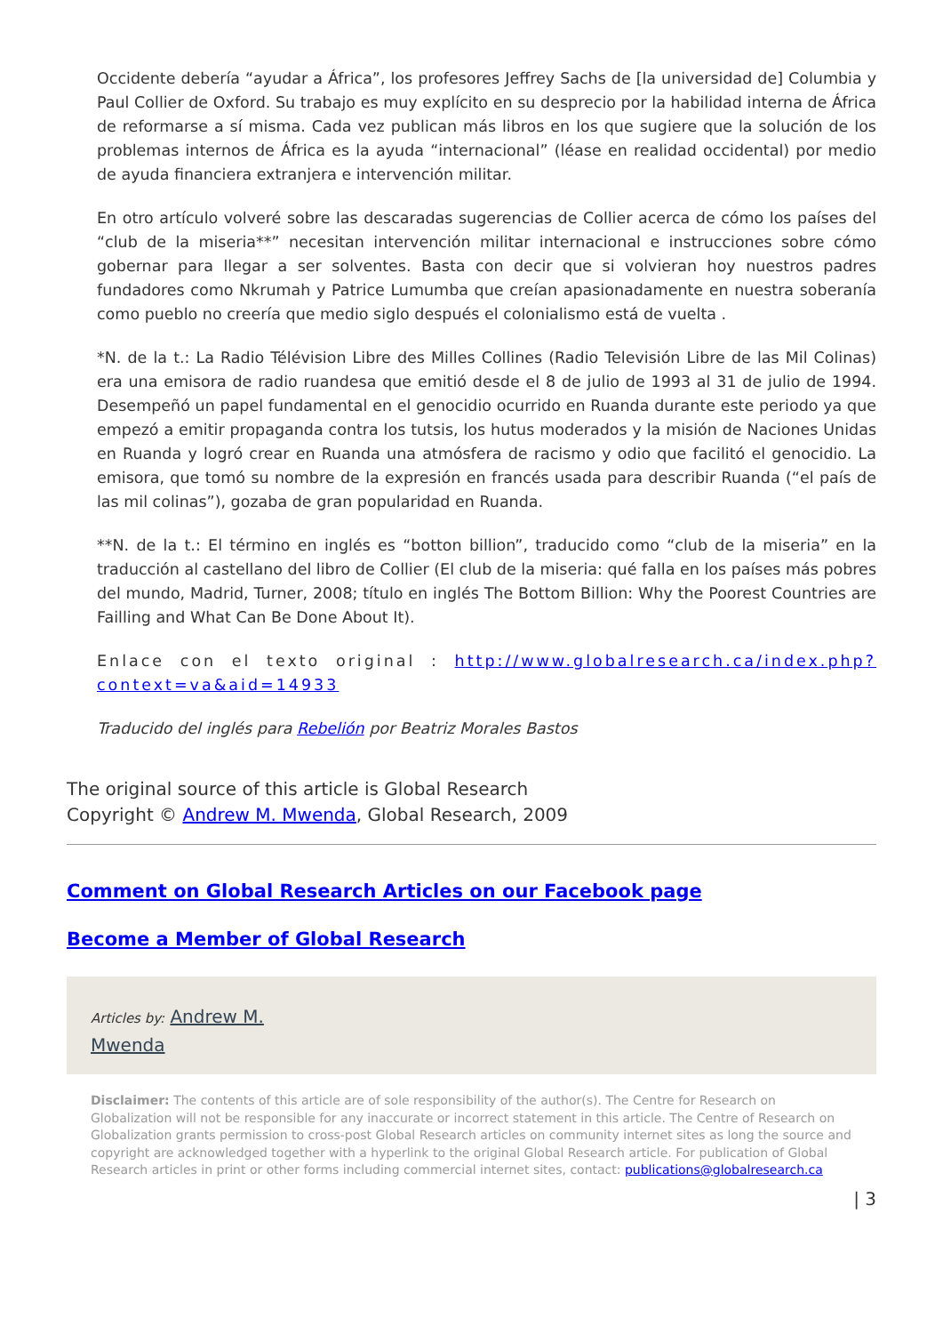Occidente debería “ayudar a África”, los profesores Jeffrey Sachs de [la universidad de] Columbia y Paul Collier de Oxford. Su trabajo es muy explícito en su desprecio por la habilidad interna de África de reformarse a sí misma. Cada vez publican más libros en los que sugiere que la solución de los problemas internos de África es la ayuda “internacional” (léase en realidad occidental) por medio de ayuda financiera extranjera e intervención militar.
En otro artículo volveré sobre las descaradas sugerencias de Collier acerca de cómo los países del “club de la miseria**” necesitan intervención militar internacional e instrucciones sobre cómo gobernar para llegar a ser solventes. Basta con decir que si volvieran hoy nuestros padres fundadores como Nkrumah y Patrice Lumumba que creían apasionadamente en nuestra soberanía como pueblo no creería que medio siglo después el colonialismo está de vuelta .
*N. de la t.: La Radio Télévision Libre des Milles Collines (Radio Televisión Libre de las Mil Colinas) era una emisora de radio ruandesa que emitió desde el 8 de julio de 1993 al 31 de julio de 1994. Desempeñó un papel fundamental en el genocidio ocurrido en Ruanda durante este periodo ya que empezó a emitir propaganda contra los tutsis, los hutus moderados y la misión de Naciones Unidas en Ruanda y logró crear en Ruanda una atmósfera de racismo y odio que facilitó el genocidio. La emisora, que tomó su nombre de la expresión en francés usada para describir Ruanda (“el país de las mil colinas”), gozaba de gran popularidad en Ruanda.
**N. de la t.: El término en inglés es “botton billion”, traducido como “club de la miseria” en la traducción al castellano del libro de Collier (El club de la miseria: qué falla en los países más pobres del mundo, Madrid, Turner, 2008; título en inglés The Bottom Billion: Why the Poorest Countries are Failling and What Can Be Done About It).
Enlace con el texto original : http://www.globalresearch.ca/index.php?context=va&aid=14933
Traducido del inglés para Rebelión por Beatriz Morales Bastos
The original source of this article is Global Research
Copyright © Andrew M. Mwenda, Global Research, 2009
Comment on Global Research Articles on our Facebook page
Become a Member of Global Research
Articles by: Andrew M.
Mwenda
Disclaimer: The contents of this article are of sole responsibility of the author(s). The Centre for Research on Globalization will not be responsible for any inaccurate or incorrect statement in this article. The Centre of Research on Globalization grants permission to cross-post Global Research articles on community internet sites as long the source and copyright are acknowledged together with a hyperlink to the original Global Research article. For publication of Global Research articles in print or other forms including commercial internet sites, contact: publications@globalresearch.ca
| 3